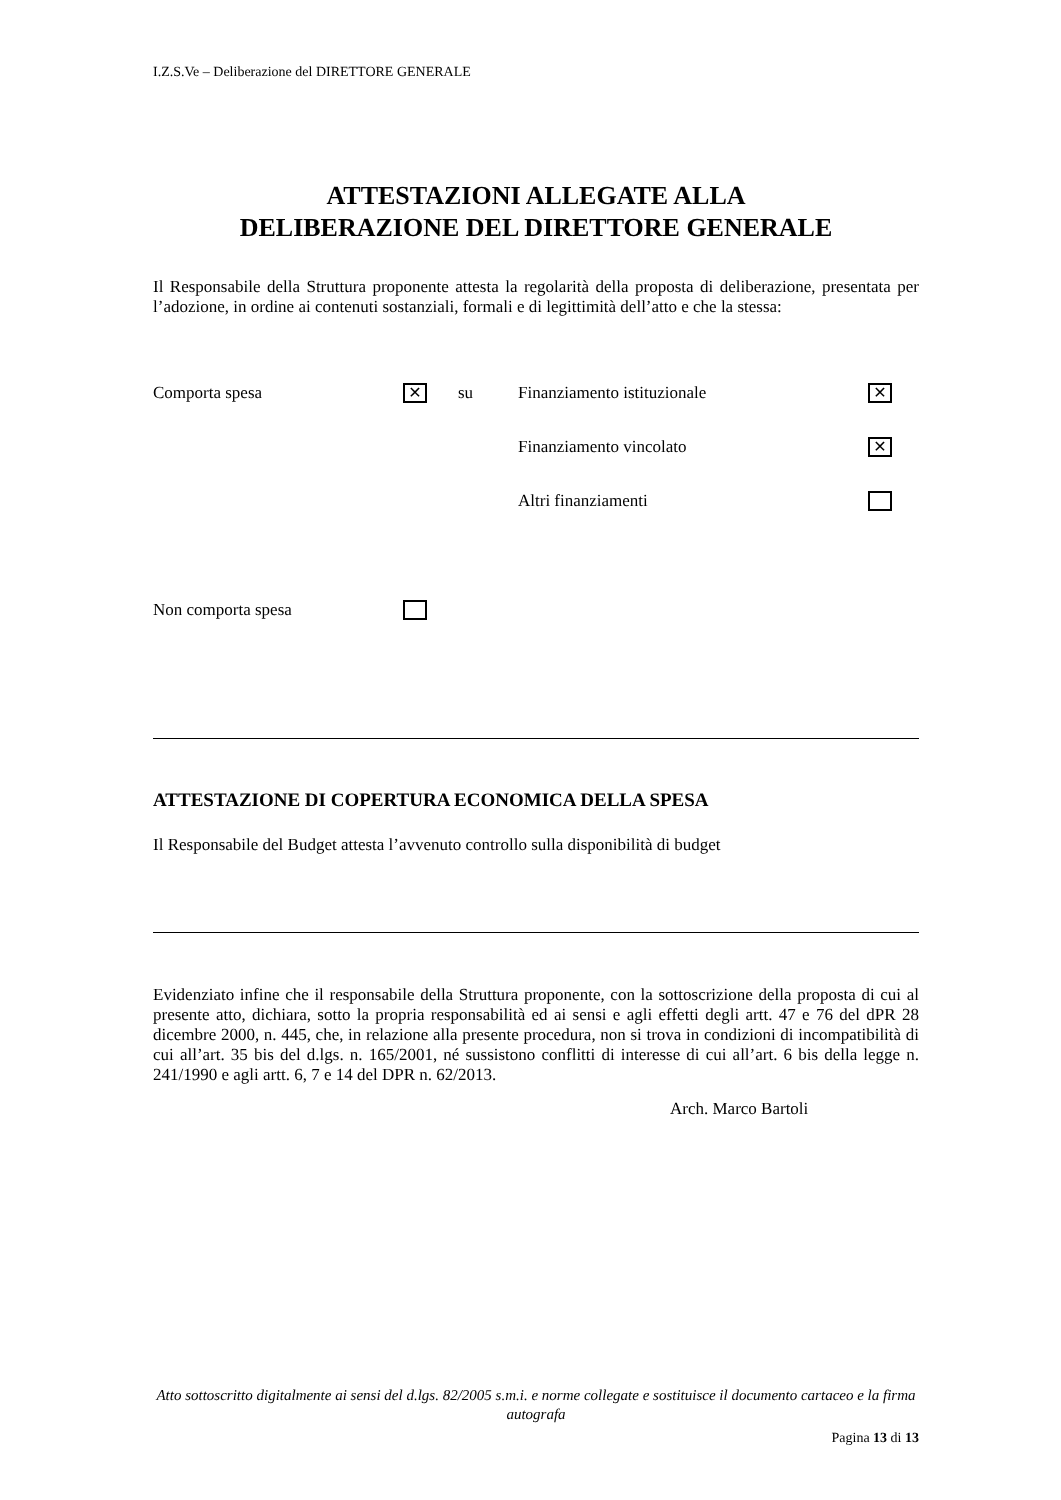I.Z.S.Ve – Deliberazione del DIRETTORE GENERALE
ATTESTAZIONI ALLEGATE ALLA
DELIBERAZIONE DEL DIRETTORE GENERALE
Il Responsabile della Struttura proponente attesta la regolarità della proposta di deliberazione, presentata per l’adozione, in ordine ai contenuti sostanziali, formali e di legittimità dell’atto e che la stessa:
Comporta spesa ✕ su Finanziamento istituzionale ✕
Finanziamento vincolato ✕
Altri finanziamenti
Non comporta spesa
ATTESTAZIONE DI COPERTURA ECONOMICA DELLA SPESA
Il Responsabile del Budget attesta l’avvenuto controllo sulla disponibilità di budget
Evidenziato infine che il responsabile della Struttura proponente, con la sottoscrizione della proposta di cui al presente atto, dichiara, sotto la propria responsabilità ed ai sensi e agli effetti degli artt. 47 e 76 del dPR 28 dicembre 2000, n. 445, che, in relazione alla presente procedura, non si trova in condizioni di incompatibilità di cui all’art. 35 bis del d.lgs. n. 165/2001, né sussistono conflitti di interesse di cui all’art. 6 bis della legge n. 241/1990 e agli artt. 6, 7 e 14 del DPR n. 62/2013.
Arch. Marco Bartoli
Atto sottoscritto digitalmente ai sensi del d.lgs. 82/2005 s.m.i. e norme collegate e sostituisce il documento cartaceo e la firma autografa
Pagina 13 di 13